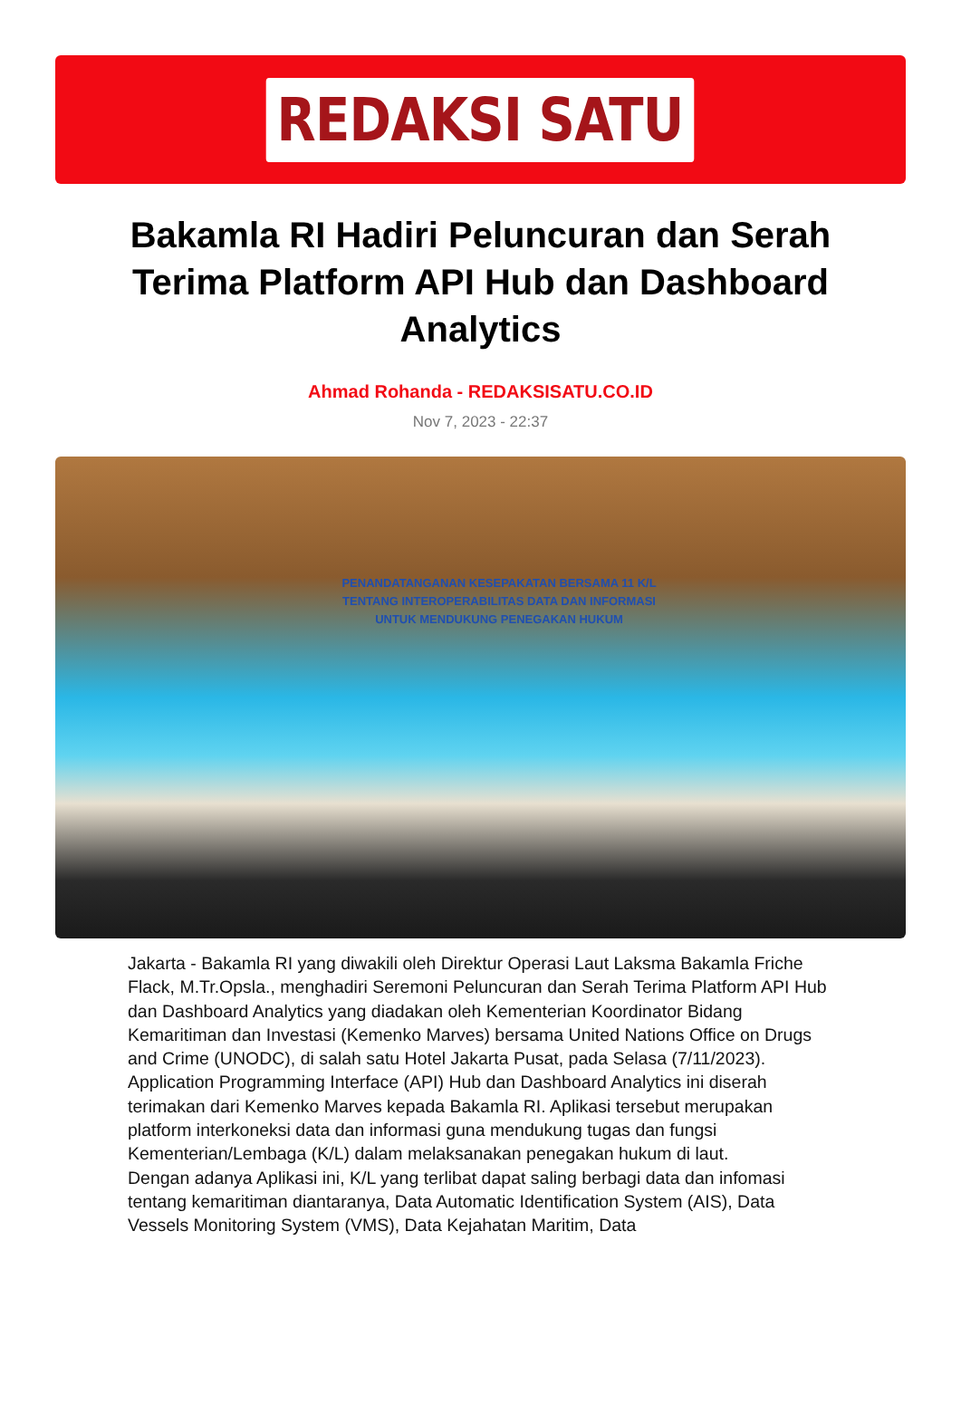REDAKSI SATU
Bakamla RI Hadiri Peluncuran dan Serah Terima Platform API Hub dan Dashboard Analytics
Ahmad Rohanda - REDAKSISATU.CO.ID
Nov 7, 2023 - 22:37
PENANDATANGANAN KESEPAKATAN BERSAMA 11 K/L
TENTANG INTEROPERABILITAS DATA DAN INFORMASI
UNTUK MENDUKUNG PENEGAKAN HUKUM
Jakarta - Bakamla RI yang diwakili oleh Direktur Operasi Laut Laksma Bakamla Friche Flack, M.Tr.Opsla., menghadiri Seremoni Peluncuran dan Serah Terima Platform API Hub dan Dashboard Analytics yang diadakan oleh Kementerian Koordinator Bidang Kemaritiman dan Investasi (Kemenko Marves) bersama United Nations Office on Drugs and Crime (UNODC), di salah satu Hotel Jakarta Pusat, pada Selasa (7/11/2023).
Application Programming Interface (API) Hub dan Dashboard Analytics ini diserah terimakan dari Kemenko Marves kepada Bakamla RI. Aplikasi tersebut merupakan platform interkoneksi data dan informasi guna mendukung tugas dan fungsi Kementerian/Lembaga (K/L) dalam melaksanakan penegakan hukum di laut.
Dengan adanya Aplikasi ini, K/L yang terlibat dapat saling berbagi data dan infomasi tentang kemaritiman diantaranya, Data Automatic Identification System (AIS), Data Vessels Monitoring System (VMS), Data Kejahatan Maritim, Data